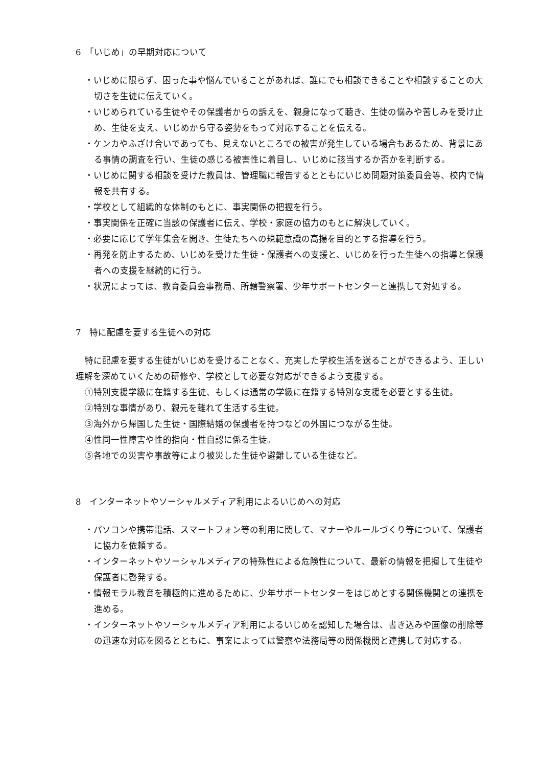6　「いじめ」の早期対応について
・いじめに限らず、困った事や悩んでいることがあれば、誰にでも相談できることや相談することの大切さを生徒に伝えていく。
・いじめられている生徒やその保護者からの訴えを、親身になって聴き、生徒の悩みや苦しみを受け止め、生徒を支え、いじめから守る姿勢をもって対応することを伝える。
・ケンカやふざけ合いであっても、見えないところでの被害が発生している場合もあるため、背景にある事情の調査を行い、生徒の感じる被害性に着目し、いじめに該当するか否かを判断する。
・いじめに関する相談を受けた教員は、管理職に報告するとともにいじめ問題対策委員会等、校内で情報を共有する。
・学校として組織的な体制のもとに、事実関係の把握を行う。
・事実関係を正確に当該の保護者に伝え、学校・家庭の協力のもとに解決していく。
・必要に応じて学年集会を開き、生徒たちへの規範意識の高揚を目的とする指導を行う。
・再発を防止するため、いじめを受けた生徒・保護者への支援と、いじめを行った生徒への指導と保護者への支援を継続的に行う。
・状況によっては、教育委員会事務局、所轄警察署、少年サポートセンターと連携して対処する。
7　特に配慮を要する生徒への対応
特に配慮を要する生徒がいじめを受けることなく、充実した学校生活を送ることができるよう、正しい理解を深めていくための研修や、学校として必要な対応ができるよう支援する。
①特別支援学級に在籍する生徒、もしくは通常の学級に在籍する特別な支援を必要とする生徒。
②特別な事情があり、親元を離れて生活する生徒。
③海外から帰国した生徒・国際結婚の保護者を持つなどの外国につながる生徒。
④性同一性障害や性的指向・性自認に係る生徒。
⑤各地での災害や事故等により被災した生徒や避難している生徒など。
8　インターネットやソーシャルメディア利用によるいじめへの対応
・パソコンや携帯電話、スマートフォン等の利用に関して、マナーやルールづくり等について、保護者に協力を依頼する。
・インターネットやソーシャルメディアの特殊性による危険性について、最新の情報を把握して生徒や保護者に啓発する。
・情報モラル教育を積極的に進めるために、少年サポートセンターをはじめとする関係機関との連携を進める。
・インターネットやソーシャルメディア利用によるいじめを認知した場合は、書き込みや画像の削除等の迅速な対応を図るとともに、事案によっては警察や法務局等の関係機関と連携して対応する。